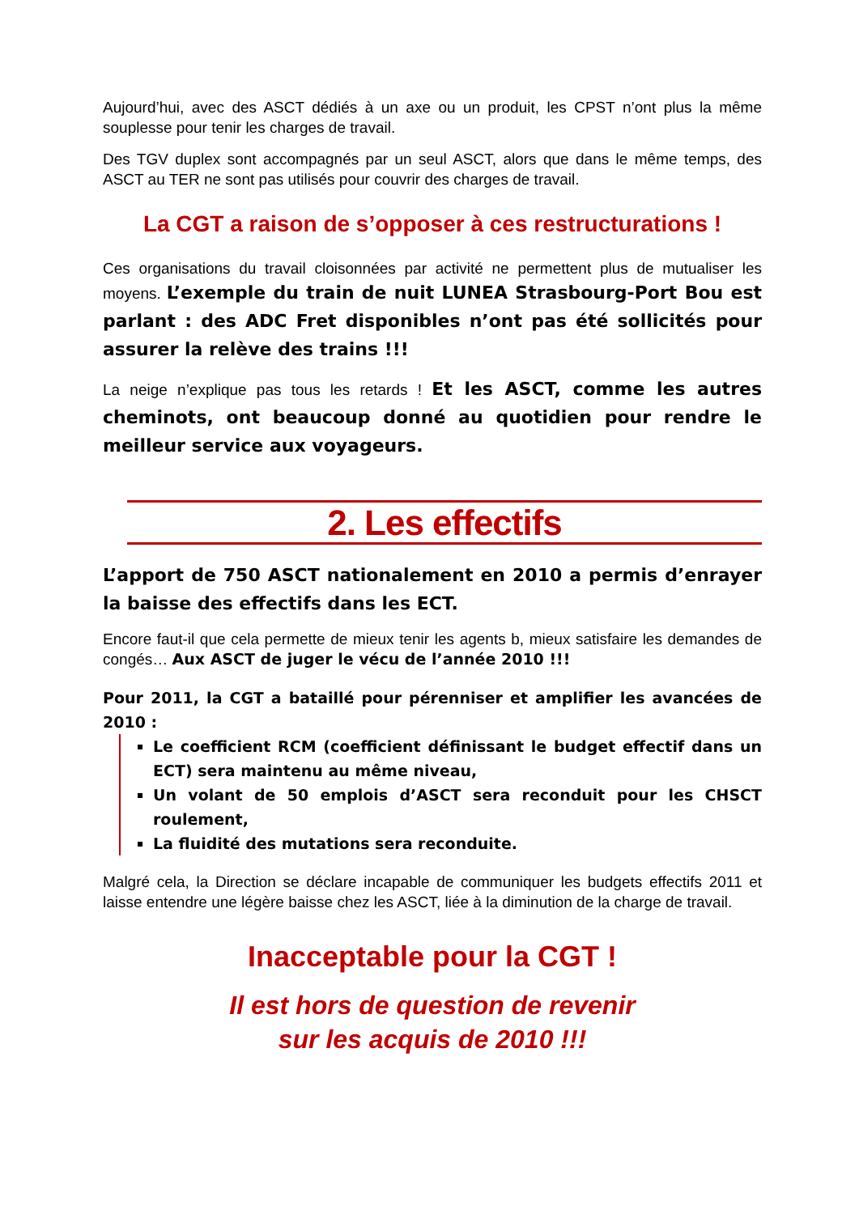Aujourd’hui, avec des ASCT dédiés à un axe ou un produit, les CPST n’ont plus la même souplesse pour tenir les charges de travail.
Des TGV duplex sont accompagnés par un seul ASCT, alors que dans le même temps, des ASCT au TER ne sont pas utilisés pour couvrir des charges de travail.
La CGT a raison de s’opposer à ces restructurations !
Ces organisations du travail cloisonnées par activité ne permettent plus de mutualiser les moyens. L’exemple du train de nuit LUNEA Strasbourg-Port Bou est parlant : des ADC Fret disponibles n’ont pas été sollicités pour assurer la relève des trains !!!
La neige n’explique pas tous les retards ! Et les ASCT, comme les autres cheminots, ont beaucoup donné au quotidien pour rendre le meilleur service aux voyageurs.
2. Les effectifs
L’apport de 750 ASCT nationalement en 2010 a permis d’enrayer la baisse des effectifs dans les ECT.
Encore faut-il que cela permette de mieux tenir les agents b, mieux satisfaire les demandes de congés… Aux ASCT de juger le vécu de l’année 2010 !!!
Pour 2011, la CGT a bataillé pour pérenniser et amplifier les avancées de 2010 :
Le coefficient RCM (coefficient définissant le budget effectif dans un ECT) sera maintenu au même niveau,
Un volant de 50 emplois d’ASCT sera reconduit pour les CHSCT roulement,
La fluidité des mutations sera reconduite.
Malgré cela, la Direction se déclare incapable de communiquer les budgets effectifs 2011 et laisse entendre une légère baisse chez les ASCT, liée à la diminution de la charge de travail.
Inacceptable pour la CGT !
Il est hors de question de revenir
sur les acquis de 2010 !!!